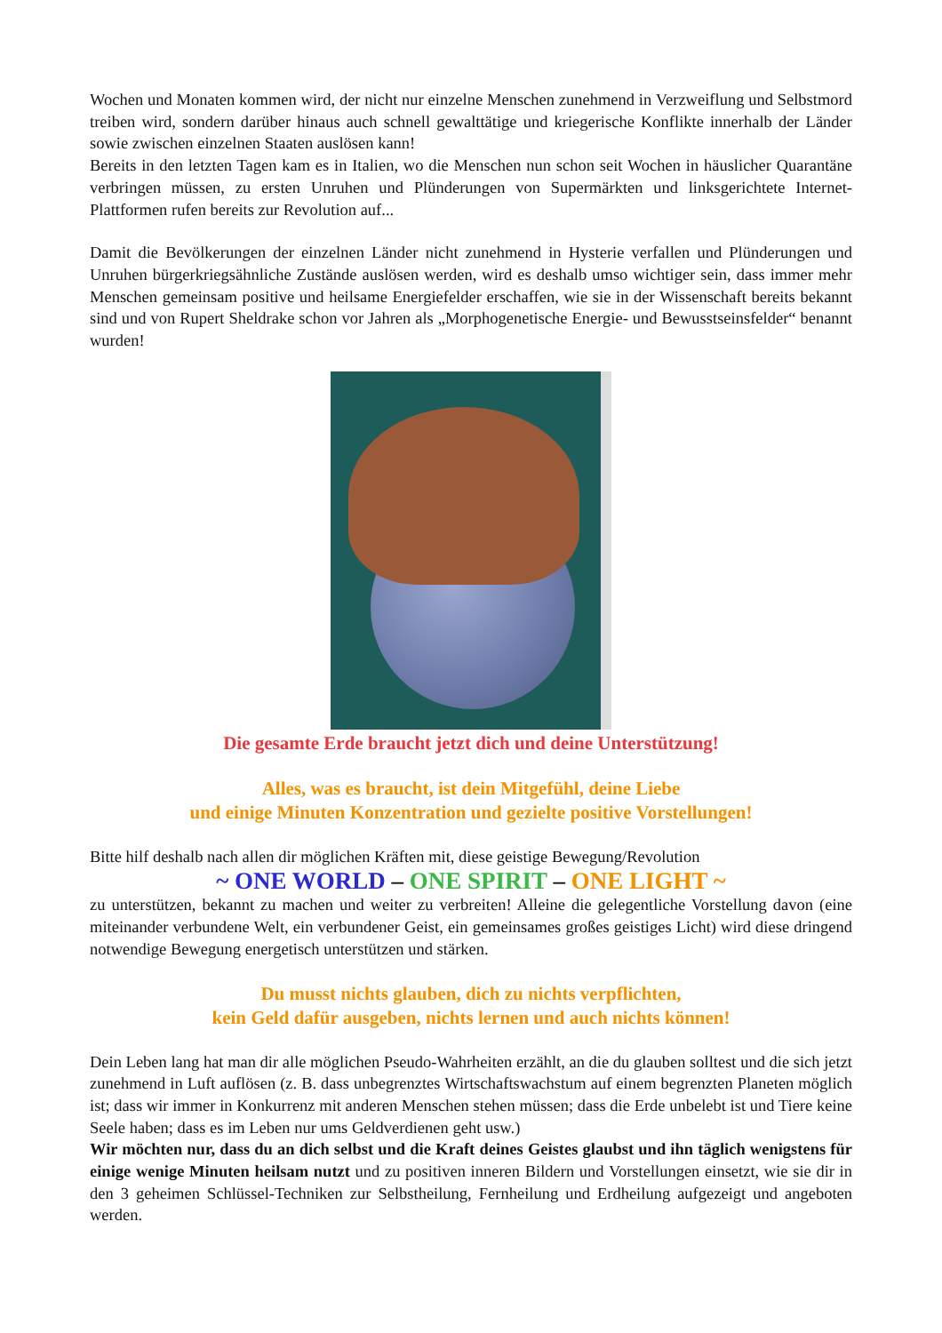Wochen und Monaten kommen wird, der nicht nur einzelne Menschen zunehmend in Verzweiflung und Selbstmord treiben wird, sondern darüber hinaus auch schnell gewalttätige und kriegerische Konflikte innerhalb der Länder sowie zwischen einzelnen Staaten auslösen kann!
Bereits in den letzten Tagen kam es in Italien, wo die Menschen nun schon seit Wochen in häuslicher Quarantäne verbringen müssen, zu ersten Unruhen und Plünderungen von Supermärkten und linksgerichtete Internet-Plattformen rufen bereits zur Revolution auf...
Damit die Bevölkerungen der einzelnen Länder nicht zunehmend in Hysterie verfallen und Plünderungen und Unruhen bürgerkriegsähnliche Zustände auslösen werden, wird es deshalb umso wichtiger sein, dass immer mehr Menschen gemeinsam positive und heilsame Energiefelder erschaffen, wie sie in der Wissenschaft bereits bekannt sind und von Rupert Sheldrake schon vor Jahren als „Morphogenetische Energie- und Bewusstseinsfelder“ benannt wurden!
Die gesamte Erde braucht jetzt dich und deine Unterstützung!
Alles, was es braucht, ist dein Mitgefühl, deine Liebe
und einige Minuten Konzentration und gezielte positive Vorstellungen!
Bitte hilf deshalb nach allen dir möglichen Kräften mit, diese geistige Bewegung/Revolution
~ ONE WORLD – ONE SPIRIT – ONE LIGHT ~
zu unterstützen, bekannt zu machen und weiter zu verbreiten! Alleine die gelegentliche Vorstellung davon (eine miteinander verbundene Welt, ein verbundener Geist, ein gemeinsames großes geistiges Licht) wird diese dringend notwendige Bewegung energetisch unterstützen und stärken.
Du musst nichts glauben, dich zu nichts verpflichten,
kein Geld dafür ausgeben, nichts lernen und auch nichts können!
Dein Leben lang hat man dir alle möglichen Pseudo-Wahrheiten erzählt, an die du glauben solltest und die sich jetzt zunehmend in Luft auflösen (z. B. dass unbegrenztes Wirtschaftswachstum auf einem begrenzten Planeten möglich ist; dass wir immer in Konkurrenz mit anderen Menschen stehen müssen; dass die Erde unbelebt ist und Tiere keine Seele haben; dass es im Leben nur ums Geldverdienen geht usw.)
Wir möchten nur, dass du an dich selbst und die Kraft deines Geistes glaubst und ihn täglich wenigstens für einige wenige Minuten heilsam nutzt und zu positiven inneren Bildern und Vorstellungen einsetzt, wie sie dir in den 3 geheimen Schlüssel-Techniken zur Selbstheilung, Fernheilung und Erdheilung aufgezeigt und angeboten werden.